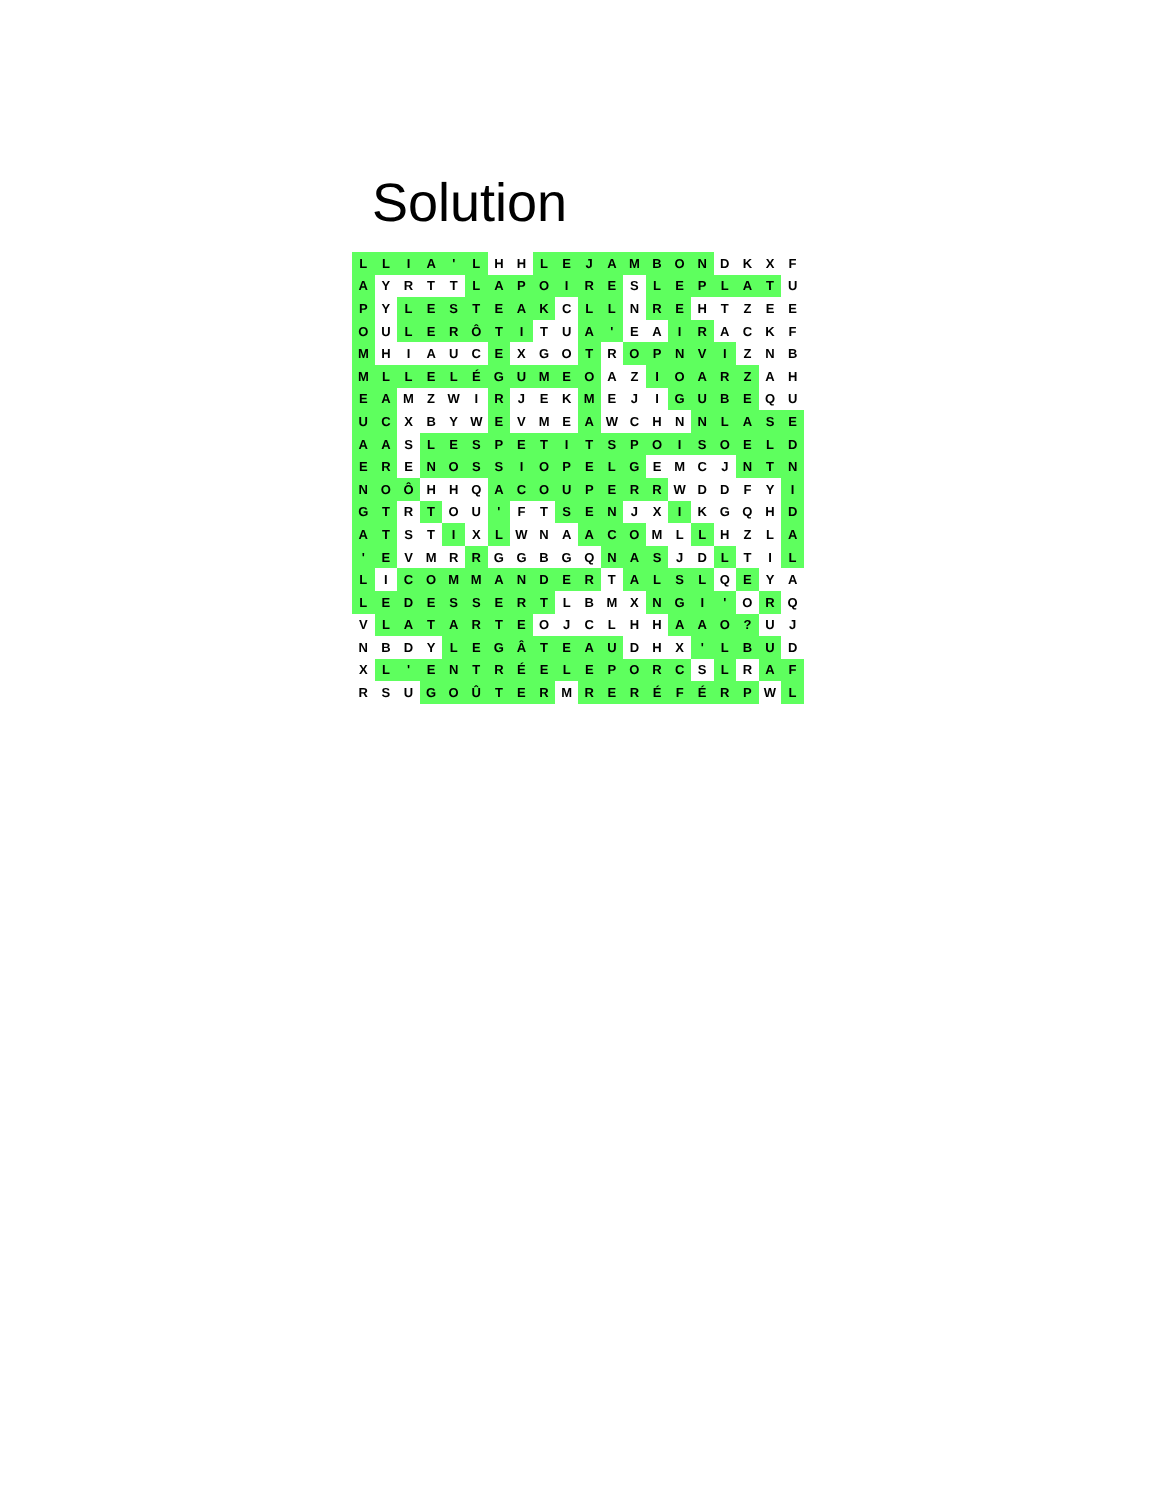Solution
| L | L | I | A | ' | L | H | H | L | E | J | A | M | B | O | N | D | K | X | F |
| A | Y | R | T | T | L | A | P | O | I | R | E | S | L | E | P | L | A | T | U |
| P | Y | L | E | S | T | E | A | K | C | L | L | N | R | E | H | T | Z | E | E |
| O | U | L | E | R | Ô | T | I | T | U | A | ' | E | A | I | R | A | C | K | F |
| M | H | I | A | U | C | E | X | G | O | T | R | O | P | N | V | I | Z | N | B |
| M | L | L | E | L | É | G | U | M | E | O | A | Z | I | O | A | R | Z | A | H |
| E | A | M | Z | W | I | R | J | E | K | M | E | J | I | G | U | B | E | Q | U |
| U | C | X | B | Y | W | E | V | M | E | A | W | C | H | N | N | L | A | S | E |
| A | A | S | L | E | S | P | E | T | I | T | S | P | O | I | S | O | E | L | D |
| E | R | E | N | O | S | S | I | O | P | E | L | G | E | M | C | J | N | T | N |
| N | O | Ô | H | H | Q | A | C | O | U | P | E | R | R | W | D | D | F | Y | I |
| G | T | R | T | O | U | ' | F | T | S | E | N | J | X | I | K | G | Q | H | D |
| A | T | S | T | I | X | L | W | N | A | A | C | O | M | L | L | H | Z | L | A |
| ' | E | V | M | R | R | G | G | B | G | Q | N | A | S | J | D | L | T | I | L |
| L | I | C | O | M | M | A | N | D | E | R | T | A | L | S | L | Q | E | Y | A |
| L | E | D | E | S | S | E | R | T | L | B | M | X | N | G | I | ' | O | R | Q |
| V | L | A | T | A | R | T | E | O | J | C | L | H | H | A | A | O | ? | U | J |
| N | B | D | Y | L | E | G | Â | T | E | A | U | D | H | X | ' | L | B | U | D |
| X | L | ' | E | N | T | R | É | E | L | E | P | O | R | C | S | L | R | A | F |
| R | S | U | G | O | Û | T | E | R | M | R | E | R | É | F | É | R | P | W | L |